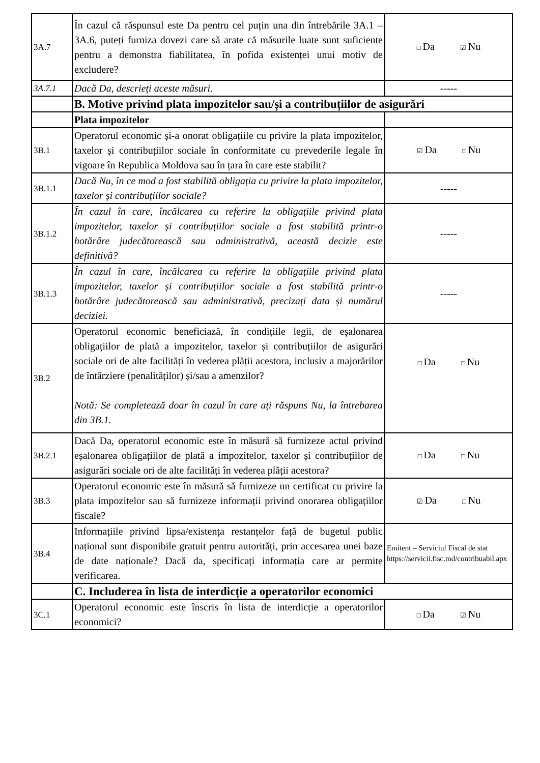| 3A.7 | În cazul că răspunsul este Da pentru cel puțin una din întrebările 3A.1 – 3A.6, puteți furniza dovezi care să arate că măsurile luate sunt suficiente pentru a demonstra fiabilitatea, în pofida existenței unui motiv de excludere? | □ Da ☑ Nu |
| 3A.7.1 | Dacă Da, descrieți aceste măsuri. | ----- |
| | B. Motive privind plata impozitelor sau/și a contribuțiilor de asigurări | |
| | Plata impozitelor | |
| 3B.1 | Operatorul economic și-a onorat obligațiile cu privire la plata impozitelor, taxelor și contribuțiilor sociale în conformitate cu prevederile legale în vigoare în Republica Moldova sau în țara în care este stabilit? | ☑ Da □ Nu |
| 3B.1.1 | Dacă Nu, în ce mod a fost stabilită obligația cu privire la plata impozitelor, taxelor și contribuțiilor sociale? | ----- |
| 3B.1.2 | În cazul în care, încălcarea cu referire la obligațiile privind plata impozitelor, taxelor și contribuțiilor sociale a fost stabilită printr-o hotărâre judecătorească sau administrativă, această decizie este definitivă? | ----- |
| 3B.1.3 | În cazul în care, încălcarea cu referire la obligațiile privind plata impozitelor, taxelor și contribuțiilor sociale a fost stabilită printr-o hotărâre judecătorească sau administrativă, precizați data și numărul deciziei. | ----- |
| 3B.2 | Operatorul economic beneficiază, în condițiile legii, de eșalonarea obligațiilor de plată a impozitelor, taxelor și contribuțiilor de asigurări sociale ori de alte facilități în vederea plății acestora, inclusiv a majorărilor de întârziere (penalităților) și/sau a amenzilor? Notă: Se completează doar în cazul în care ați răspuns Nu, la întrebarea din 3B.1. | □ Da □ Nu |
| 3B.2.1 | Dacă Da, operatorul economic este în măsură să furnizeze actul privind eșalonarea obligațiilor de plată a impozitelor, taxelor și contribuțiilor de asigurări sociale ori de alte facilități în vederea plății acestora? | □ Da □ Nu |
| 3B.3 | Operatorul economic este în măsură să furnizeze un certificat cu privire la plata impozitelor sau să furnizeze informații privind onorarea obligațiilor fiscale? | ☑ Da □ Nu |
| 3B.4 | Informațiile privind lipsa/existența restanțelor față de bugetul public național sunt disponibile gratuit pentru autorități, prin accesarea unei baze de date naționale? Dacă da, specificați informația care ar permite verificarea. | Emitent – Serviciul Fiscal de stat https://servicii.fisc.md/contribuabil.apx |
| | C. Includerea în lista de interdicție a operatorilor economici | |
| 3C.1 | Operatorul economic este înscris în lista de interdicție a operatorilor economici? | □ Da ☑ Nu |